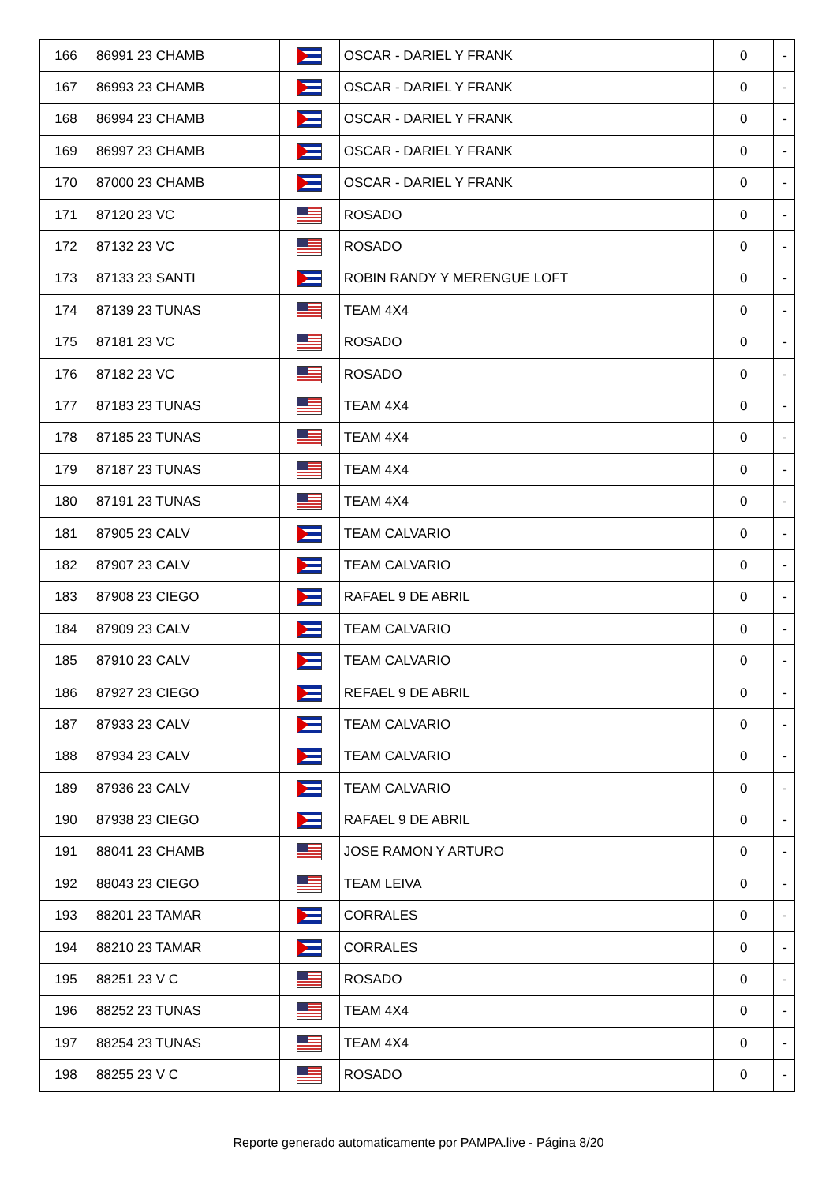| 166 | 86991 23 CHAMB | | OSCAR - DARIEL Y FRANK | 0 | - |
| 167 | 86993 23 CHAMB | | OSCAR - DARIEL Y FRANK | 0 | - |
| 168 | 86994 23 CHAMB | | OSCAR - DARIEL Y FRANK | 0 | - |
| 169 | 86997 23 CHAMB | | OSCAR - DARIEL Y FRANK | 0 | - |
| 170 | 87000 23 CHAMB | | OSCAR - DARIEL Y FRANK | 0 | - |
| 171 | 87120 23 VC | | ROSADO | 0 | - |
| 172 | 87132 23 VC | | ROSADO | 0 | - |
| 173 | 87133 23 SANTI | | ROBIN RANDY Y MERENGUE LOFT | 0 | - |
| 174 | 87139 23 TUNAS | | TEAM 4X4 | 0 | - |
| 175 | 87181 23 VC | | ROSADO | 0 | - |
| 176 | 87182 23 VC | | ROSADO | 0 | - |
| 177 | 87183 23 TUNAS | | TEAM 4X4 | 0 | - |
| 178 | 87185 23 TUNAS | | TEAM 4X4 | 0 | - |
| 179 | 87187 23 TUNAS | | TEAM 4X4 | 0 | - |
| 180 | 87191 23 TUNAS | | TEAM 4X4 | 0 | - |
| 181 | 87905 23 CALV | | TEAM CALVARIO | 0 | - |
| 182 | 87907 23 CALV | | TEAM CALVARIO | 0 | - |
| 183 | 87908 23 CIEGO | | RAFAEL 9 DE ABRIL | 0 | - |
| 184 | 87909 23 CALV | | TEAM CALVARIO | 0 | - |
| 185 | 87910 23 CALV | | TEAM CALVARIO | 0 | - |
| 186 | 87927 23 CIEGO | | REFAEL 9 DE ABRIL | 0 | - |
| 187 | 87933 23 CALV | | TEAM CALVARIO | 0 | - |
| 188 | 87934 23 CALV | | TEAM CALVARIO | 0 | - |
| 189 | 87936 23 CALV | | TEAM CALVARIO | 0 | - |
| 190 | 87938 23 CIEGO | | RAFAEL 9 DE ABRIL | 0 | - |
| 191 | 88041 23 CHAMB | | JOSE RAMON Y ARTURO | 0 | - |
| 192 | 88043 23 CIEGO | | TEAM LEIVA | 0 | - |
| 193 | 88201 23 TAMAR | | CORRALES | 0 | - |
| 194 | 88210 23 TAMAR | | CORRALES | 0 | - |
| 195 | 88251 23 V C | | ROSADO | 0 | - |
| 196 | 88252 23 TUNAS | | TEAM 4X4 | 0 | - |
| 197 | 88254 23 TUNAS | | TEAM 4X4 | 0 | - |
| 198 | 88255 23 V C | | ROSADO | 0 | - |
Reporte generado automaticamente por PAMPA.live - Página 8/20